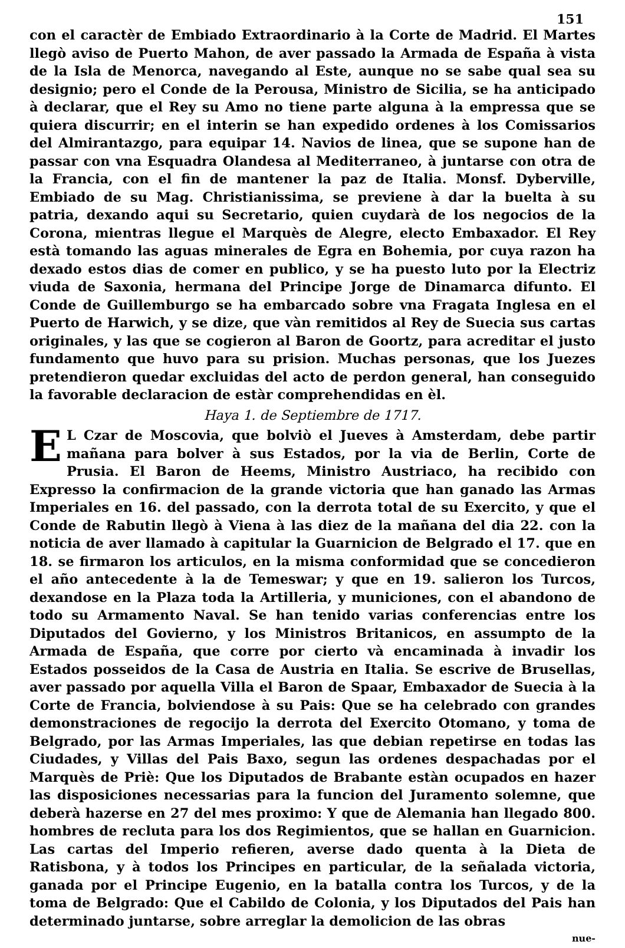151
con el caractèr de Embiado Extraordinario à la Corte de Madrid. El Martes llegò aviso de Puerto Mahon, de aver passado la Armada de España à vista de la Isla de Menorca, navegando al Este, aunque no se sabe qual sea su designio; pero el Conde de la Perousa, Ministro de Sicilia, se ha anticipado à declarar, que el Rey su Amo no tiene parte alguna à la empressa que se quiera discurrir; en el interin se han expedido ordenes à los Comissarios del Almirantazgo, para equipar 14. Navios de linea, que se supone han de passar con vna Esquadra Olandesa al Mediterraneo, à juntarse con otra de la Francia, con el fin de mantener la paz de Italia. Monsf. Dyberville, Embiado de su Mag. Christianissima, se previene à dar la buelta à su patria, dexando aqui su Secretario, quien cuydarà de los negocios de la Corona, mientras llegue el Marquès de Alegre, electo Embaxador. El Rey està tomando las aguas minerales de Egra en Bohemia, por cuya razon ha dexado estos dias de comer en publico, y se ha puesto luto por la Electriz viuda de Saxonia, hermana del Principe Jorge de Dinamarca difunto. El Conde de Guillemburgo se ha embarcado sobre vna Fragata Inglesa en el Puerto de Harwich, y se dize, que vàn remitidos al Rey de Suecia sus cartas originales, y las que se cogieron al Baron de Goortz, para acreditar el justo fundamento que huvo para su prision. Muchas personas, que los Juezes pretendieron quedar excluidas del acto de perdon general, han conseguido la favorable declaracion de estàr comprehendidas en èl.
Haya 1. de Septiembre de 1717.
EL Czar de Moscovia, que bolviò el Jueves à Amsterdam, debe partir mañana para bolver à sus Estados, por la via de Berlin, Corte de Prusia. El Baron de Heems, Ministro Austriaco, ha recibido con Expresso la confirmacion de la grande victoria que han ganado las Armas Imperiales en 16. del passado, con la derrota total de su Exercito, y que el Conde de Rabutin llegò à Viena à las diez de la mañana del dia 22. con la noticia de aver llamado à capitular la Guarnicion de Belgrado el 17. que en 18. se firmaron los articulos, en la misma conformidad que se concedieron el año antecedente à la de Temeswar; y que en 19. salieron los Turcos, dexandose en la Plaza toda la Artilleria, y municiones, con el abandono de todo su Armamento Naval. Se han tenido varias conferencias entre los Diputados del Govierno, y los Ministros Britanicos, en assumpto de la Armada de España, que corre por cierto và encaminada à invadir los Estados posseidos de la Casa de Austria en Italia. Se escrive de Brusellas, aver passado por aquella Villa el Baron de Spaar, Embaxador de Suecia à la Corte de Francia, bolviendose à su Pais: Que se ha celebrado con grandes demonstraciones de regocijo la derrota del Exercito Otomano, y toma de Belgrado, por las Armas Imperiales, las que debian repetirse en todas las Ciudades, y Villas del Pais Baxo, segun las ordenes despachadas por el Marquès de Priè: Que los Diputados de Brabante estàn ocupados en hazer las disposiciones necessarias para la funcion del Juramento solemne, que deberà hazerse en 27 del mes proximo: Y que de Alemania han llegado 800. hombres de recluta para los dos Regimientos, que se hallan en Guarnicion. Las cartas del Imperio refieren, averse dado quenta à la Dieta de Ratisbona, y à todos los Principes en particular, de la señalada victoria, ganada por el Principe Eugenio, en la batalla contra los Turcos, y de la toma de Belgrado: Que el Cabildo de Colonia, y los Diputados del Pais han determinado juntarse, sobre arreglar la demolicion de las obras
nue-